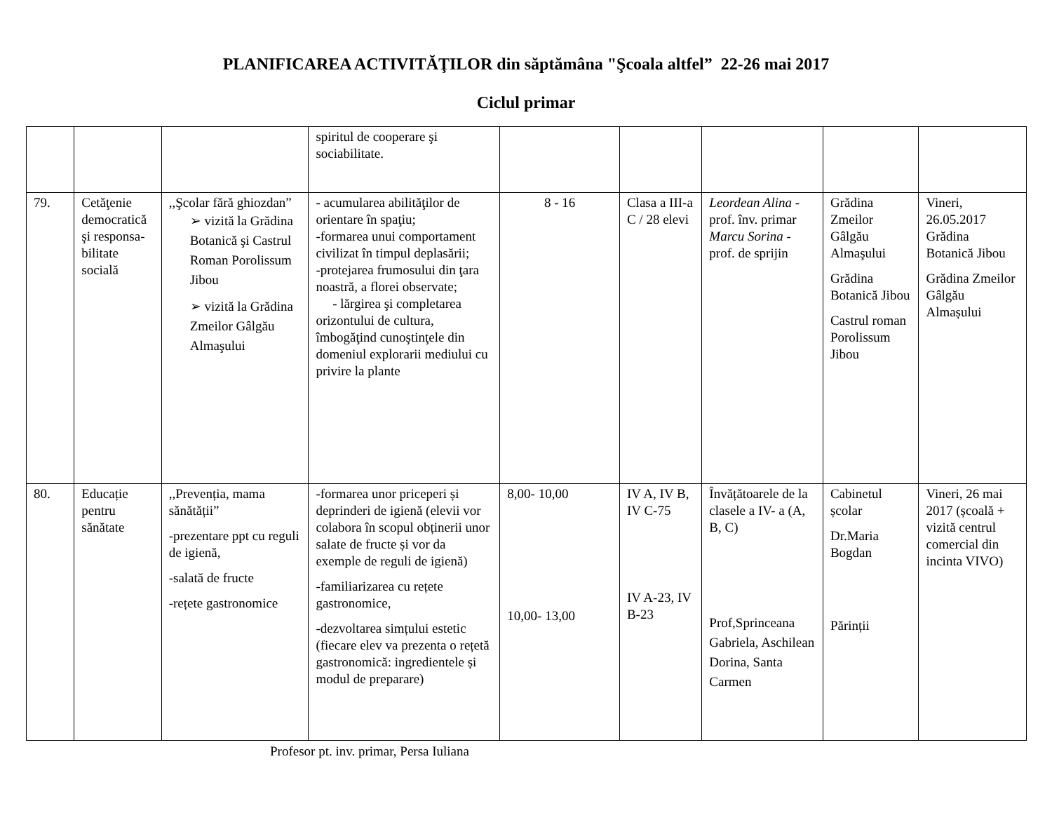PLANIFICAREA ACTIVITĂŢILOR din săptămâna "Şcoala altfel” 22-26 mai 2017
Ciclul primar
| | | | spiritul de cooperare şi sociabilitate. | | | | | |
| 79. | Cetăţenie democratică şi responsa-bilitate socială | ,,Şcolar fără ghiozdan” ➢ vizită la Grădina Botanică şi Castrul Roman Porolissum Jibou ➢ vizită la Grădina Zmeilor Gâlgău Almaşului | - acumularea abilităţilor de orientare în spaţiu; -formarea unui comportament civilizat în timpul deplasării; -protejarea frumosului din ţara noastră, a florei observate; - lărgirea şi completarea orizontului de cultura, îmbogăţind cunoştinţele din domeniul explorarii mediului cu privire la plante | 8 - 16 | Clasa a III-a C / 28 elevi | Leordean Alina - prof. înv. primar Marcu Sorina - prof. de sprijin | Grădina Zmeilor Gâlgău Almaşului Grădina Botanică Jibou Castrul roman Porolissum Jibou | Vineri, 26.05.2017 Grădina Botanică Jibou Grădina Zmeilor Gâlgău Almașului |
| 80. | Educație pentru sănătate | ,,Prevenția, mama sănătății” -prezentare ppt cu reguli de igienă, -salată de fructe -rețete gastronomice | -formarea unor priceperi și deprinderi de igienă (elevii vor colabora în scopul obținerii unor salate de fructe și vor da exemple de reguli de igienă) -familiarizarea cu rețete gastronomice, -dezvoltarea simțului estetic (fiecare elev va prezenta o rețetă gastronomică: ingredientele și modul de preparare) | 8,00- 10,00 10,00- 13,00 | IV A, IV B, IV C-75 IV A-23, IV B-23 | Învățătoarele de la clasele a IV- a (A, B, C) Prof,Sprinceana Gabriela, Aschilean Dorina, Santa Carmen | Cabinetul școlar Dr.Maria Bogdan Părinții | Vineri, 26 mai 2017 (școală + vizită centrul comercial din incinta VIVO) |
Profesor pt. inv. primar, Persa Iuliana